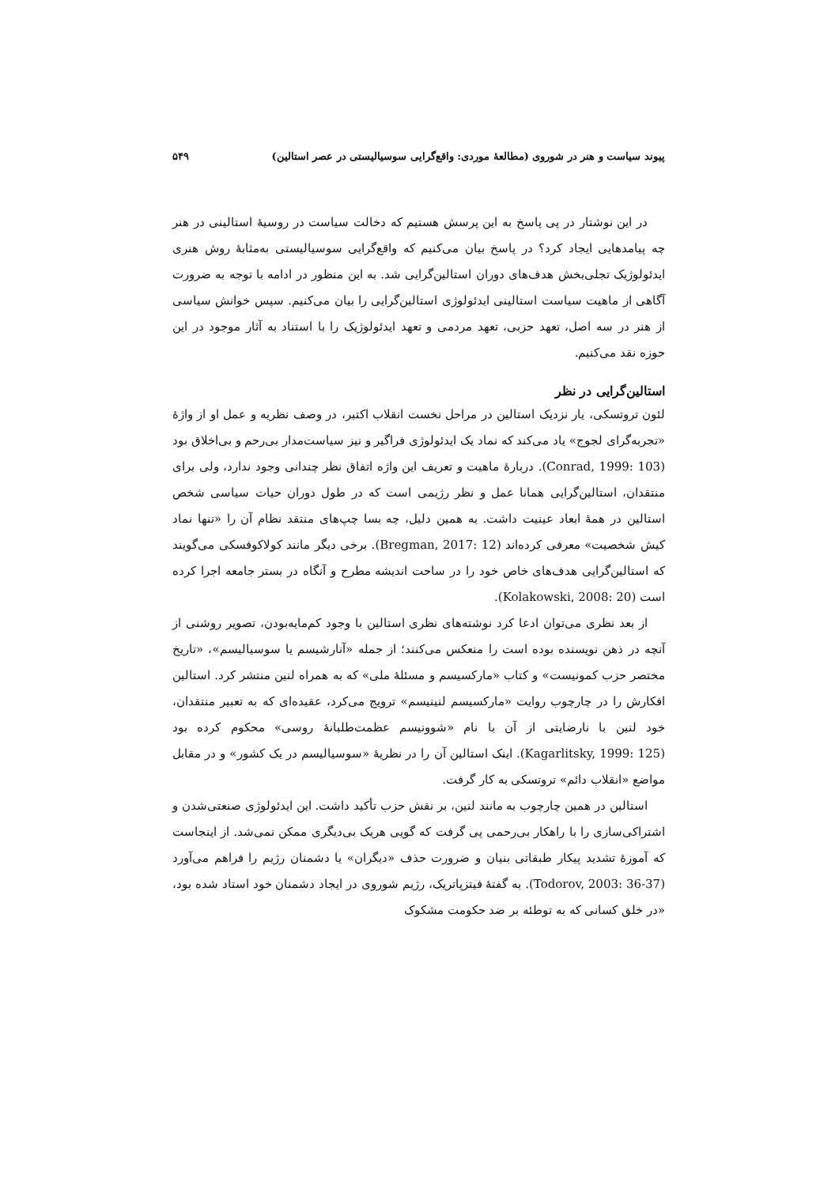پیوند سیاست و هنر در شوروی (مطالعهٔ موردی: واقع‌گرایی سوسیالیستی در عصر استالین) ۵۴۹
در این نوشتار در پی پاسخ به این پرسش هستیم که دخالت سیاست در روسیهٔ استالینی در هنر چه پیامدهایی ایجاد کرد؟ در پاسخ بیان می‌کنیم که واقع‌گرایی سوسیالیستی به‌مثابهٔ روش هنری ایدئولوژیک تجلی‌بخش هدف‌های دوران استالین‌گرایی شد. به این منظور در ادامه با توجه به ضرورت آگاهی از ماهیت سیاست استالینی ایدئولوژی استالین‌گرایی را بیان می‌کنیم. سپس خوانش سیاسی از هنر در سه اصل، تعهد حزبی، تعهد مردمی و تعهد ایدئولوژیک را با استناد به آثار موجود در این حوزه نقد می‌کنیم.
استالین‌گرایی در نظر
لئون تروتسکی، یار نزدیک استالین در مراحل نخست انقلاب اکتبر، در وصف نظریه و عمل او از واژهٔ «تجربه‌گرای لجوج» یاد می‌کند که نماد یک ایدئولوژی فراگیر و نیز سیاست‌مدار بی‌رحم و بی‌اخلاق بود (Conrad, 1999: 103). دربارهٔ ماهیت و تعریف این واژه اتفاق نظر چندانی وجود ندارد، ولی برای منتقدان، استالین‌گرایی همانا عمل و نظر رژیمی است که در طول دوران حیات سیاسی شخص استالین در همهٔ ابعاد عینیت داشت. به همین دلیل، چه بسا چپ‌های منتقد نظام آن را «تنها نماد کیش شخصیت» معرفی کرده‌اند (Bregman, 2017: 12). برخی دیگر مانند کولاکوفسکی می‌گویند که استالین‌گرایی هدف‌های خاص خود را در ساحت اندیشه مطرح و آنگاه در بستر جامعه اجرا کرده است (Kolakowski, 2008: 20).
از بعد نظری می‌توان ادعا کرد نوشته‌های نظری استالین با وجود کم‌مایه‌بودن، تصویر روشنی از آنچه در ذهن نویسنده بوده است را منعکس می‌کنند؛ از جمله «آنارشیسم یا سوسیالیسم»، «تاریخ مختصر حزب کمونیست» و کتاب «مارکسیسم و مسئلهٔ ملی» که به همراه لنین منتشر کرد. استالین افکارش را در چارچوب روایت «مارکسیسم لنینیسم» ترویج می‌کرد، عقیده‌ای که به تعبیر منتقدان، خود لنین با نارضایتی از آن با نام «شوونیسم عظمت‌طلبانهٔ روسی» محکوم کرده بود (Kagarlitsky, 1999: 125). اینک استالین آن را در نظریهٔ «سوسیالیسم در یک کشور» و در مقابل مواضع «انقلاب دائم» تروتسکی به کار گرفت.
استالین در همین چارچوب به مانند لنین، بر نقش حزب تأکید داشت. این ایدئولوژی صنعتی‌شدن و اشتراکی‌سازی را با راهکار بی‌رحمی پی گرفت که گویی هریک بی‌دیگری ممکن نمی‌شد. از اینجاست که آموزهٔ تشدید پیکار طبقاتی بنیان و ضرورت حذف «دیگران» یا دشمنان رژیم را فراهم می‌آورد (Todorov, 2003: 36-37). به گفتهٔ فیتزپاتریک، رژیم شوروی در ایجاد دشمنان خود استاد شده بود، «در خلق کسانی که به توطئه بر ضد حکومت مشکوک